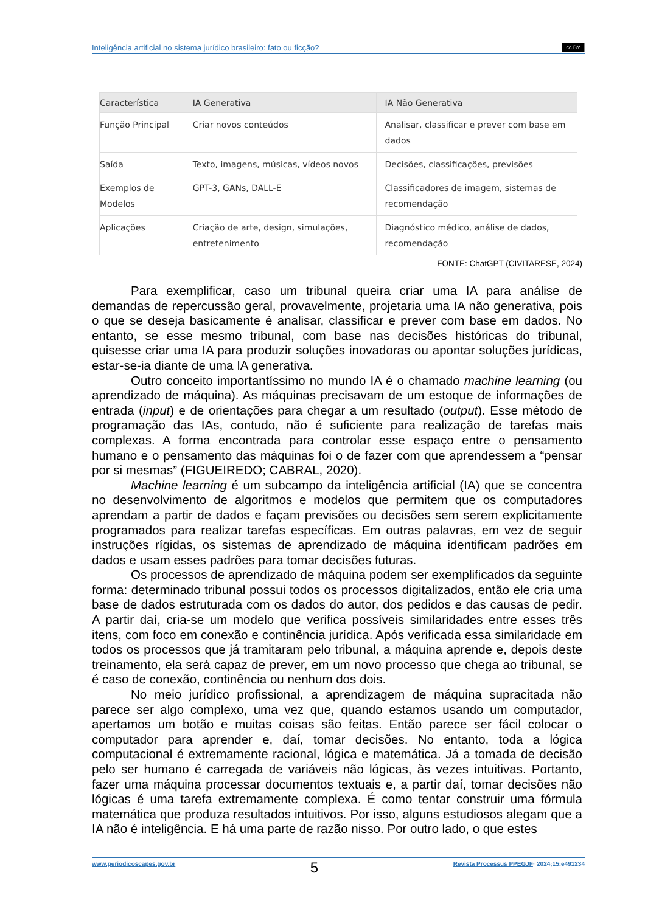Inteligência artificial no sistema jurídico brasileiro: fato ou ficção? cc BY
| Característica | IA Generativa | IA Não Generativa |
| --- | --- | --- |
| Função Principal | Criar novos conteúdos | Analisar, classificar e prever com base em dados |
| Saída | Texto, imagens, músicas, vídeos novos | Decisões, classificações, previsões |
| Exemplos de Modelos | GPT-3, GANs, DALL-E | Classificadores de imagem, sistemas de recomendação |
| Aplicações | Criação de arte, design, simulações, entretenimento | Diagnóstico médico, análise de dados, recomendação |
FONTE: ChatGPT (CIVITARESE, 2024)
Para exemplificar, caso um tribunal queira criar uma IA para análise de demandas de repercussão geral, provavelmente, projetaria uma IA não generativa, pois o que se deseja basicamente é analisar, classificar e prever com base em dados. No entanto, se esse mesmo tribunal, com base nas decisões históricas do tribunal, quisesse criar uma IA para produzir soluções inovadoras ou apontar soluções jurídicas, estar-se-ia diante de uma IA generativa.
Outro conceito importantíssimo no mundo IA é o chamado machine learning (ou aprendizado de máquina). As máquinas precisavam de um estoque de informações de entrada (input) e de orientações para chegar a um resultado (output). Esse método de programação das IAs, contudo, não é suficiente para realização de tarefas mais complexas. A forma encontrada para controlar esse espaço entre o pensamento humano e o pensamento das máquinas foi o de fazer com que aprendessem a “pensar por si mesmas” (FIGUEIREDO; CABRAL, 2020).
Machine learning é um subcampo da inteligência artificial (IA) que se concentra no desenvolvimento de algoritmos e modelos que permitem que os computadores aprendam a partir de dados e façam previsões ou decisões sem serem explicitamente programados para realizar tarefas específicas. Em outras palavras, em vez de seguir instruções rígidas, os sistemas de aprendizado de máquina identificam padrões em dados e usam esses padrões para tomar decisões futuras.
Os processos de aprendizado de máquina podem ser exemplificados da seguinte forma: determinado tribunal possui todos os processos digitalizados, então ele cria uma base de dados estruturada com os dados do autor, dos pedidos e das causas de pedir. A partir daí, cria-se um modelo que verifica possíveis similaridades entre esses três itens, com foco em conexão e continência jurídica. Após verificada essa similaridade em todos os processos que já tramitaram pelo tribunal, a máquina aprende e, depois deste treinamento, ela será capaz de prever, em um novo processo que chega ao tribunal, se é caso de conexão, continência ou nenhum dos dois.
No meio jurídico profissional, a aprendizagem de máquina supracitada não parece ser algo complexo, uma vez que, quando estamos usando um computador, apertamos um botão e muitas coisas são feitas. Então parece ser fácil colocar o computador para aprender e, daí, tomar decisões. No entanto, toda a lógica computacional é extremamente racional, lógica e matemática. Já a tomada de decisão pelo ser humano é carregada de variáveis não lógicas, às vezes intuitivas. Portanto, fazer uma máquina processar documentos textuais e, a partir daí, tomar decisões não lógicas é uma tarefa extremamente complexa. É como tentar construir uma fórmula matemática que produza resultados intuitivos. Por isso, alguns estudiosos alegam que a IA não é inteligência. E há uma parte de razão nisso. Por outro lado, o que estes
www.periodicoscapes.gov.br 5 Revista Processus PPEGJF· 2024;15:e491234